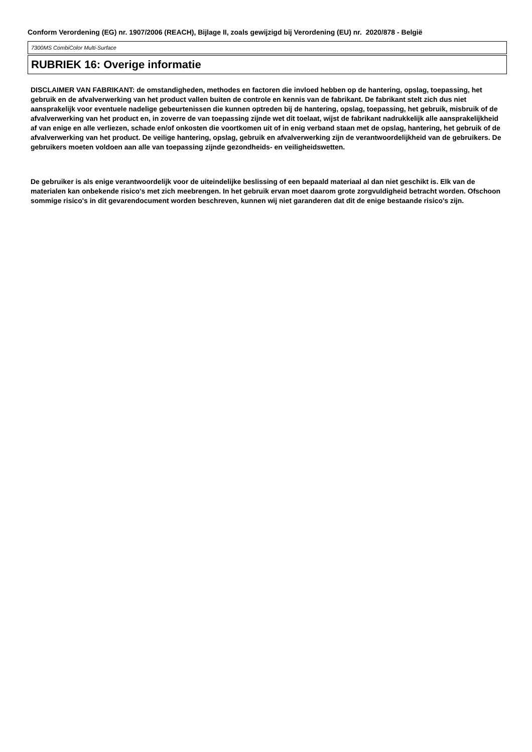Conform Verordening (EG) nr. 1907/2006 (REACH), Bijlage II, zoals gewijzigd bij Verordening (EU) nr. 2020/878 - België
7300MS CombiColor Multi-Surface
RUBRIEK 16: Overige informatie
DISCLAIMER VAN FABRIKANT: de omstandigheden, methodes en factoren die invloed hebben op de hantering, opslag, toepassing, het gebruik en de afvalverwerking van het product vallen buiten de controle en kennis van de fabrikant. De fabrikant stelt zich dus niet aansprakelijk voor eventuele nadelige gebeurtenissen die kunnen optreden bij de hantering, opslag, toepassing, het gebruik, misbruik of de afvalverwerking van het product en, in zoverre de van toepassing zijnde wet dit toelaat, wijst de fabrikant nadrukkelijk alle aansprakelijkheid af van enige en alle verliezen, schade en/of onkosten die voortkomen uit of in enig verband staan met de opslag, hantering, het gebruik of de afvalverwerking van het product. De veilige hantering, opslag, gebruik en afvalverwerking zijn de verantwoordelijkheid van de gebruikers. De gebruikers moeten voldoen aan alle van toepassing zijnde gezondheids- en veiligheidswetten.
De gebruiker is als enige verantwoordelijk voor de uiteindelijke beslissing of een bepaald materiaal al dan niet geschikt is. Elk van de materialen kan onbekende risico's met zich meebrengen. In het gebruik ervan moet daarom grote zorgvuldigheid betracht worden. Ofschoon sommige risico's in dit gevarendocument worden beschreven, kunnen wij niet garanderen dat dit de enige bestaande risico's zijn.